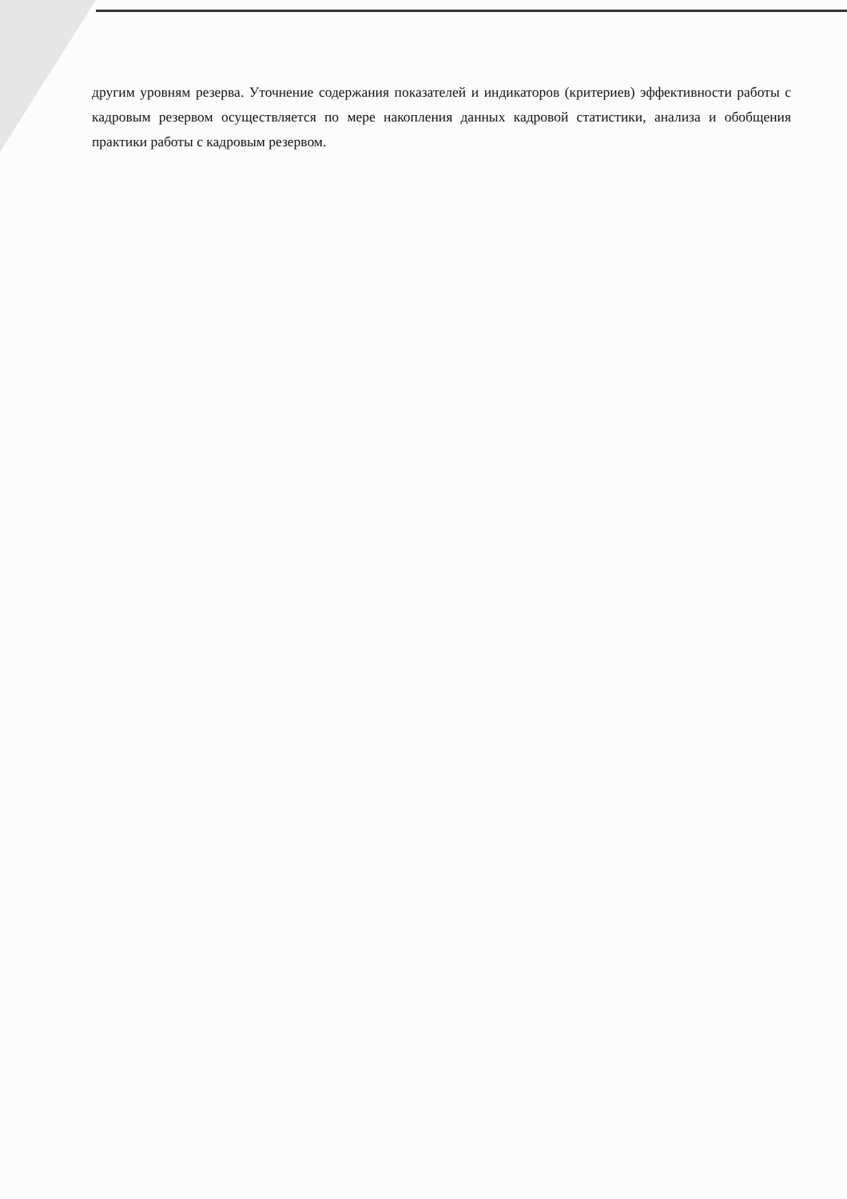другим уровням резерва. Уточнение содержания показателей и индикаторов (критериев) эффективности работы с кадровым резервом осуществляется по мере накопления данных кадровой статистики, анализа и обобщения практики работы с кадровым резервом.